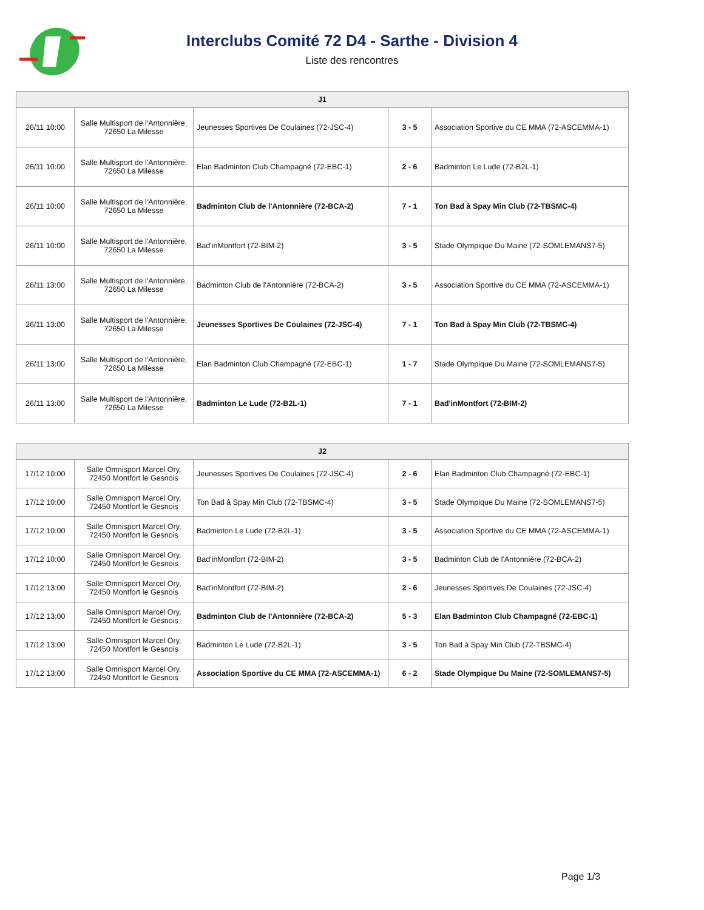Interclubs Comité 72 D4 - Sarthe - Division 4
Liste des rencontres
| J1 | | | | |
| --- | --- | --- | --- | --- |
| 26/11 10:00 | Salle Multisport de l'Antonnière, 72650 La Milesse | Jeunesses Sportives De Coulaines (72-JSC-4) | 3 - 5 | Association Sportive du CE MMA (72-ASCEMMA-1) |
| 26/11 10:00 | Salle Multisport de l'Antonnière, 72650 La Milesse | Elan Badminton Club Champagné (72-EBC-1) | 2 - 6 | Badminton Le Lude (72-B2L-1) |
| 26/11 10:00 | Salle Multisport de l'Antonnière, 72650 La Milesse | Badminton Club de l'Antonnière (72-BCA-2) | 7 - 1 | Ton Bad à Spay Min Club (72-TBSMC-4) |
| 26/11 10:00 | Salle Multisport de l'Antonnière, 72650 La Milesse | Bad'inMontfort (72-BIM-2) | 3 - 5 | Stade Olympique Du Maine (72-SOMLEMANS7-5) |
| 26/11 13:00 | Salle Multisport de l'Antonnière, 72650 La Milesse | Badminton Club de l'Antonnière (72-BCA-2) | 3 - 5 | Association Sportive du CE MMA (72-ASCEMMA-1) |
| 26/11 13:00 | Salle Multisport de l'Antonnière, 72650 La Milesse | Jeunesses Sportives De Coulaines (72-JSC-4) | 7 - 1 | Ton Bad à Spay Min Club (72-TBSMC-4) |
| 26/11 13:00 | Salle Multisport de l'Antonnière, 72650 La Milesse | Elan Badminton Club Champagné (72-EBC-1) | 1 - 7 | Stade Olympique Du Maine (72-SOMLEMANS7-5) |
| 26/11 13:00 | Salle Multisport de l'Antonnière, 72650 La Milesse | Badminton Le Lude (72-B2L-1) | 7 - 1 | Bad'inMontfort (72-BIM-2) |
| J2 | | | | |
| --- | --- | --- | --- | --- |
| 17/12 10:00 | Salle Omnisport Marcel Ory, 72450 Montfort le Gesnois | Jeunesses Sportives De Coulaines (72-JSC-4) | 2 - 6 | Elan Badminton Club Champagné (72-EBC-1) |
| 17/12 10:00 | Salle Omnisport Marcel Ory, 72450 Montfort le Gesnois | Ton Bad à Spay Min Club (72-TBSMC-4) | 3 - 5 | Stade Olympique Du Maine (72-SOMLEMANS7-5) |
| 17/12 10:00 | Salle Omnisport Marcel Ory, 72450 Montfort le Gesnois | Badminton Le Lude (72-B2L-1) | 3 - 5 | Association Sportive du CE MMA (72-ASCEMMA-1) |
| 17/12 10:00 | Salle Omnisport Marcel Ory, 72450 Montfort le Gesnois | Bad'inMontfort (72-BIM-2) | 3 - 5 | Badminton Club de l'Antonnière (72-BCA-2) |
| 17/12 13:00 | Salle Omnisport Marcel Ory, 72450 Montfort le Gesnois | Bad'inMontfort (72-BIM-2) | 2 - 6 | Jeunesses Sportives De Coulaines (72-JSC-4) |
| 17/12 13:00 | Salle Omnisport Marcel Ory, 72450 Montfort le Gesnois | Badminton Club de l'Antonnière (72-BCA-2) | 5 - 3 | Elan Badminton Club Champagné (72-EBC-1) |
| 17/12 13:00 | Salle Omnisport Marcel Ory, 72450 Montfort le Gesnois | Badminton Le Lude (72-B2L-1) | 3 - 5 | Ton Bad à Spay Min Club (72-TBSMC-4) |
| 17/12 13:00 | Salle Omnisport Marcel Ory, 72450 Montfort le Gesnois | Association Sportive du CE MMA (72-ASCEMMA-1) | 6 - 2 | Stade Olympique Du Maine (72-SOMLEMANS7-5) |
Page 1/3